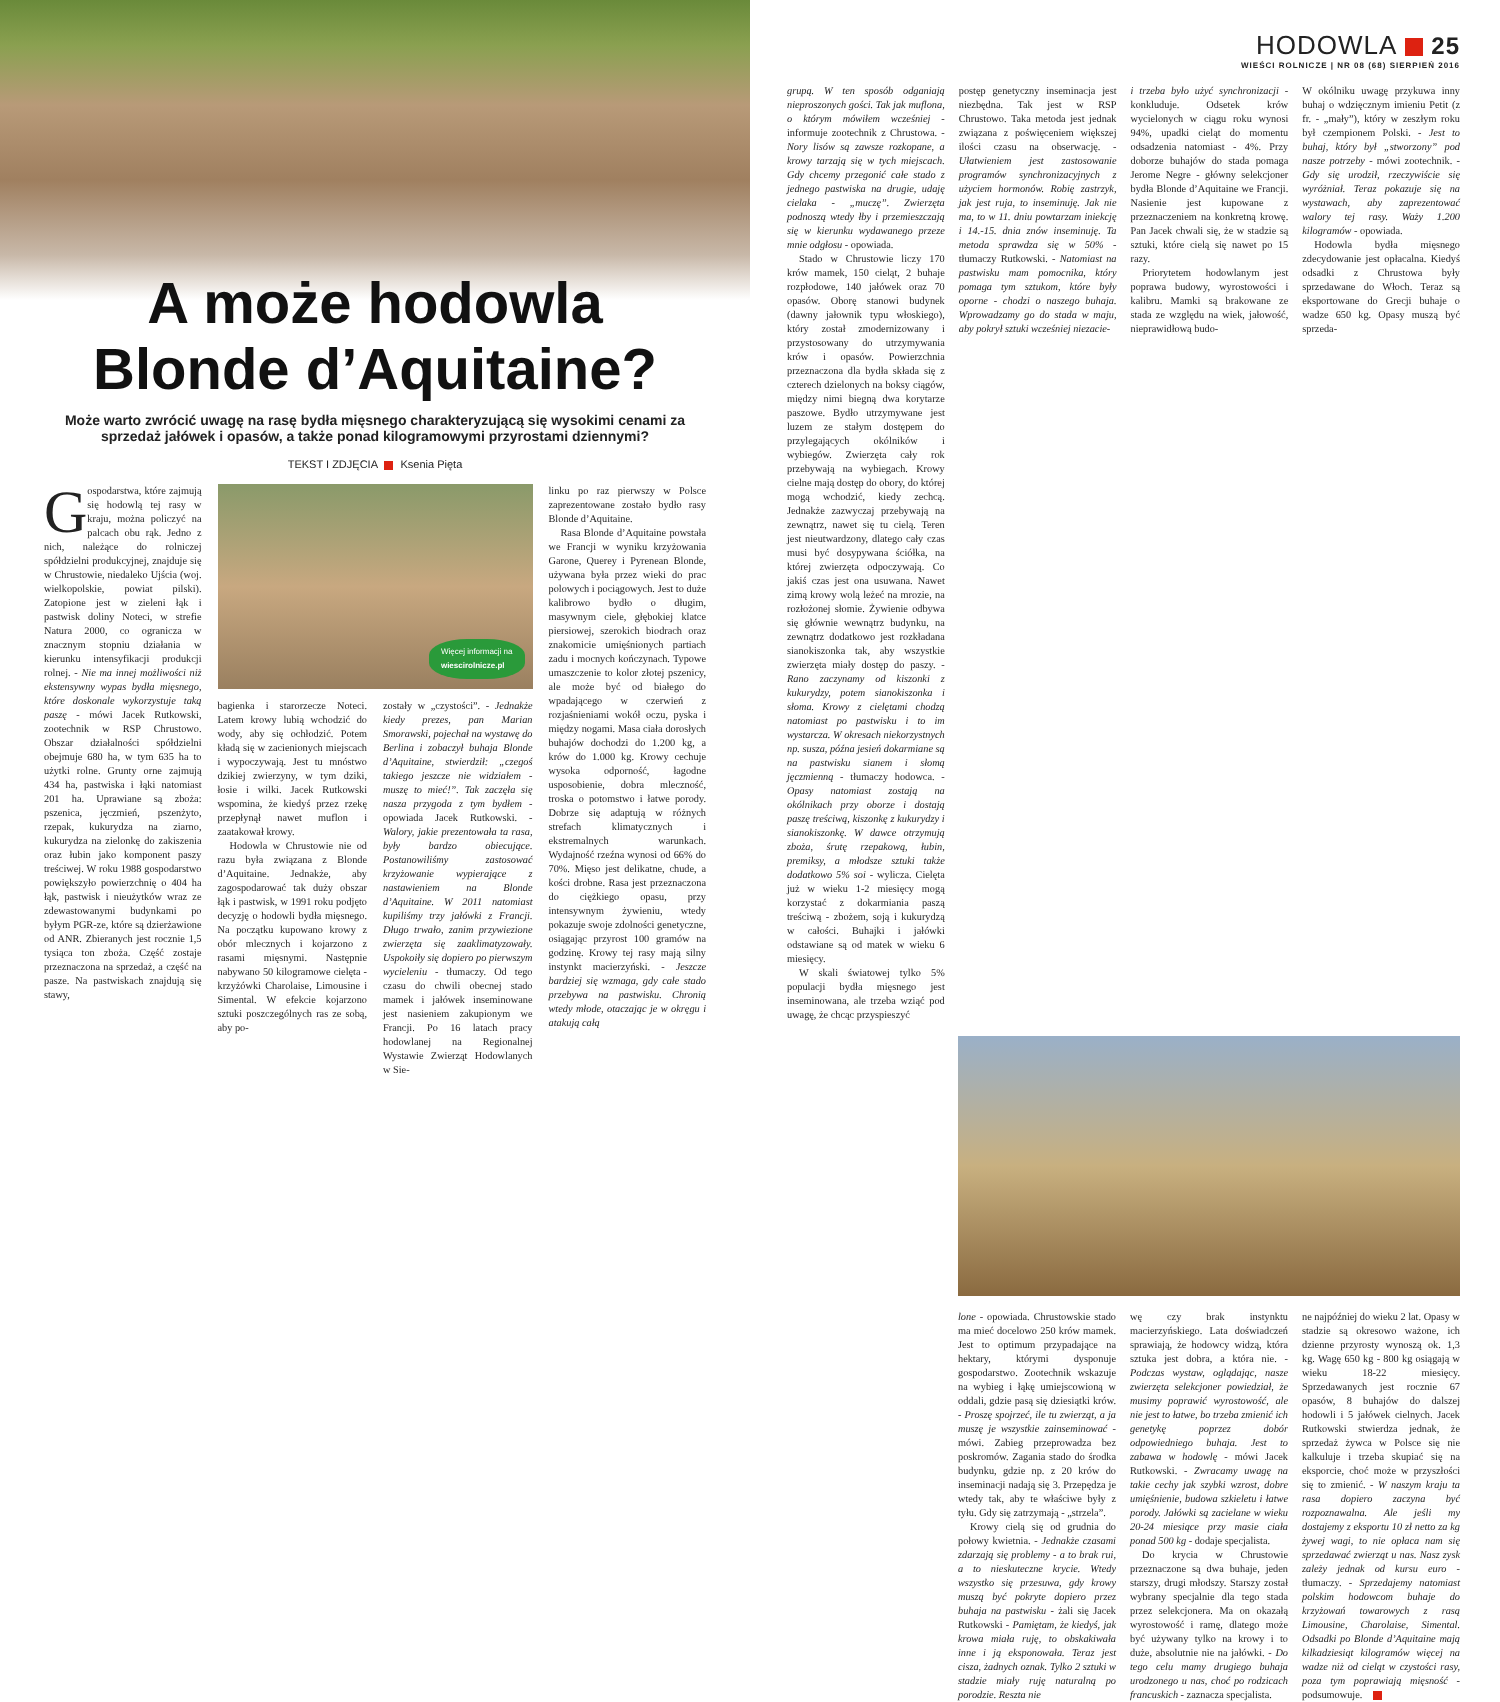A może hodowla
Blonde d’Aquitaine?
Może warto zwrócić uwagę na rasę bydła mięsnego charakteryzującą się wysokimi cenami za sprzedaż jałówek i opasów, a także ponad kilogramowymi przyrostami dziennymi?
TEKST I ZDJĘCIA Ksenia Pięta
Gospodarstwa, które zajmują się hodowlą tej rasy w kraju, można policzyć na palcach obu rąk. Jedno z nich, należące do rolniczej spółdzielni produkcyjnej, znajduje się w Chrustowie, niedaleko Ujścia (woj. wielkopolskie, powiat pilski). Zatopione jest w zieleni łąk i pastwisk doliny Noteci, w strefie Natura 2000, co ogranicza w znacznym stopniu działania w kierunku intensyfikacji produkcji rolnej. - Nie ma innej możliwości niż ekstensywny wypas bydła mięsnego, które doskonale wykorzystuje taką paszę - mówi Jacek Rutkowski, zootechnik w RSP Chrustowo. Obszar działalności spółdzielni obejmuje 680 ha, w tym 635 ha to użytki rolne. Grunty orne zajmują 434 ha, pastwiska i łąki natomiast 201 ha. Uprawiane są zboża: pszenica, jęczmień, pszenżyto, rzepak, kukurydza na ziarno, kukurydza na zielonkę do zakiszenia oraz łubin jako komponent paszy treściwej. W roku 1988 gospodarstwo powiększyło powierzchnię o 404 ha łąk, pastwisk i nieużytków wraz ze zdewastowanymi budynkami po byłym PGR-ze, które są dzierżawione od ANR. Zbieranych jest rocznie 1,5 tysiąca ton zboża. Część zostaje przeznaczona na sprzedaż, a część na pasze. Na pastwiskach znajdują się stawy,
Więcej informacji na
wiescirolnicze.pl
bagienka i starorzecze Noteci. Latem krowy lubią wchodzić do wody, aby się ochłodzić. Potem kładą się w zacienionych miejscach i wypoczywają. Jest tu mnóstwo dzikiej zwierzyny, w tym dziki, łosie i wilki. Jacek Rutkowski wspomina, że kiedyś przez rzekę przepłynął nawet muflon i zaatakował krowy.
Hodowla w Chrustowie nie od razu była związana z Blonde d’Aquitaine. Jednakże, aby zagospodarować tak duży obszar łąk i pastwisk, w 1991 roku podjęto decyzję o hodowli bydła mięsnego. Na początku kupowano krowy z obór mlecznych i kojarzono z rasami mięsnymi. Następnie nabywano 50 kilogramowe cielęta - krzyżówki Charolaise, Limousine i Simental. W efekcie kojarzono sztuki poszczególnych ras ze sobą, aby po-
zostały w „czystości”. - Jednakże kiedy prezes, pan Marian Smorawski, pojechał na wystawę do Berlina i zobaczył buhaja Blonde d’Aquitaine, stwierdził: „czegoś takiego jeszcze nie widziałem - muszę to mieć!”. Tak zaczęła się nasza przygoda z tym bydłem - opowiada Jacek Rutkowski. - Walory, jakie prezentowała ta rasa, były bardzo obiecujące. Postanowiliśmy zastosować krzyżowanie wypierające z nastawieniem na Blonde d’Aquitaine. W 2011 natomiast kupiliśmy trzy jałówki z Francji. Długo trwało, zanim przywiezione zwierzęta się zaaklimatyzowały. Uspokoiły się dopiero po pierwszym wycieleniu - tłumaczy. Od tego czasu do chwili obecnej stado mamek i jałówek inseminowane jest nasieniem zakupionym we Francji. Po 16 latach pracy hodowlanej na Regionalnej Wystawie Zwierząt Hodowlanych w Sie-
linku po raz pierwszy w Polsce zaprezentowane zostało bydło rasy Blonde d’Aquitaine.
Rasa Blonde d’Aquitaine powstała we Francji w wyniku krzyżowania Garone, Querey i Pyrenean Blonde, używana była przez wieki do prac polowych i pociągowych. Jest to duże kalibrowo bydło o długim, masywnym ciele, głębokiej klatce piersiowej, szerokich biodrach oraz znakomicie umięśnionych partiach zadu i mocnych kończynach. Typowe umaszczenie to kolor złotej pszenicy, ale może być od białego do wpadającego w czerwień z rozjaśnieniami wokół oczu, pyska i między nogami. Masa ciała dorosłych buhajów dochodzi do 1.200 kg, a krów do 1.000 kg. Krowy cechuje wysoka odporność, łagodne usposobienie, dobra mleczność, troska o potomstwo i łatwe porody. Dobrze się adaptują w różnych strefach klimatycznych i ekstremalnych warunkach. Wydajność rzeźna wynosi od 66% do 70%. Mięso jest delikatne, chude, a kości drobne. Rasa jest przeznaczona do ciężkiego opasu, przy intensywnym żywieniu, wtedy pokazuje swoje zdolności genetyczne, osiągając przyrost 100 gramów na godzinę. Krowy tej rasy mają silny instynkt macierzyński. - Jeszcze bardziej się wzmaga, gdy całe stado przebywa na pastwisku. Chronią wtedy młode, otaczając je w okręgu i atakują całą
HODOWLA 25
WIEŚCI ROLNICZE | NR 08 (68) SIERPIEŃ 2016
grupą. W ten sposób odganiają nieproszonych gości. Tak jak muflona, o którym mówiłem wcześniej - informuje zootechnik z Chrustowa. - Nory lisów są zawsze rozkopane, a krowy tarzają się w tych miejscach. Gdy chcemy przegonić całe stado z jednego pastwiska na drugie, udaję cielaka - „muczę”. Zwierzęta podnoszą wtedy łby i przemieszczają się w kierunku wydawanego przeze mnie odgłosu - opowiada.
Stado w Chrustowie liczy 170 krów mamek, 150 cieląt, 2 buhaje rozpłodowe, 140 jałówek oraz 70 opasów. Oborę stanowi budynek (dawny jałownik typu włoskiego), który został zmodernizowany i przystosowany do utrzymywania krów i opasów. Powierzchnia przeznaczona dla bydła składa się z czterech dzielonych na boksy ciągów, między nimi biegną dwa korytarze paszowe. Bydło utrzymywane jest luzem ze stałym dostępem do przylegających okólników i wybiegów. Zwierzęta cały rok przebywają na wybiegach. Krowy cielne mają dostęp do obory, do której mogą wchodzić, kiedy zechcą. Jednakże zazwyczaj przebywają na zewnątrz, nawet się tu cielą. Teren jest nieutwardzony, dlatego cały czas musi być dosypywana ściółka, na której zwierzęta odpoczywają. Co jakiś czas jest ona usuwana. Nawet zimą krowy wolą leżeć na mrozie, na rozłożonej słomie. Żywienie odbywa się głównie wewnątrz budynku, na zewnątrz dodatkowo jest rozkładana sianokiszonka tak, aby wszystkie zwierzęta miały dostęp do paszy. - Rano zaczynamy od kiszonki z kukurydzy, potem sianokiszonka i słoma. Krowy z cielętami chodzą natomiast po pastwisku i to im wystarcza. W okresach niekorzystnych np. susza, późna jesień dokarmiane są na pastwisku sianem i słomą jęczmienną - tłumaczy hodowca. - Opasy natomiast zostają na okólnikach przy oborze i dostają paszę treściwą, kiszonkę z kukurydzy i sianokiszonkę. W dawce otrzymują zboża, śrutę rzepakową, łubin, premiksy, a młodsze sztuki także dodatkowo 5% soi - wylicza. Cielęta już w wieku 1-2 miesięcy mogą korzystać z dokarmiania paszą treściwą - zbożem, soją i kukurydzą w całości. Buhajki i jałówki odstawiane są od matek w wieku 6 miesięcy.
W skali światowej tylko 5% populacji bydła mięsnego jest inseminowana, ale trzeba wziąć pod uwagę, że chcąc przyspieszyć
postęp genetyczny inseminacja jest niezbędna. Tak jest w RSP Chrustowo. Taka metoda jest jednak związana z poświęceniem większej ilości czasu na obserwację. - Ułatwieniem jest zastosowanie programów synchronizacyjnych z użyciem hormonów. Robię zastrzyk, jak jest ruja, to inseminuję. Jak nie ma, to w 11. dniu powtarzam iniekcję i 14.-15. dnia znów inseminuję. Ta metoda sprawdza się w 50% - tłumaczy Rutkowski. - Natomiast na pastwisku mam pomocnika, który pomaga tym sztukom, które były oporne - chodzi o naszego buhaja. Wprowadzamy go do stada w maju, aby pokrył sztuki wcześniej niezacie-
i trzeba było użyć synchronizacji - konkluduje. Odsetek krów wycielonych w ciągu roku wynosi 94%, upadki cieląt do momentu odsadzenia natomiast - 4%. Przy doborze buhajów do stada pomaga Jerome Negre - główny selekcjoner bydła Blonde d’Aquitaine we Francji. Nasienie jest kupowane z przeznaczeniem na konkretną krowę. Pan Jacek chwali się, że w stadzie są sztuki, które cielą się nawet po 15 razy.
Priorytetem hodowlanym jest poprawa budowy, wyrostowości i kalibru. Mamki są brakowane ze stada ze względu na wiek, jałowość, nieprawidłową budo-
W okólniku uwagę przykuwa inny buhaj o wdzięcznym imieniu Petit (z fr. - „mały”), który w zeszłym roku był czempionem Polski. - Jest to buhaj, który był „stworzony” pod nasze potrzeby - mówi zootechnik. - Gdy się urodził, rzeczywiście się wyróżniał. Teraz pokazuje się na wystawach, aby zaprezentować walory tej rasy. Waży 1.200 kilogramów - opowiada.
Hodowla bydła mięsnego zdecydowanie jest opłacalna. Kiedyś odsadki z Chrustowa były sprzedawane do Włoch. Teraz są eksportowane do Grecji buhaje o wadze 650 kg. Opasy muszą być sprzeda-
lone - opowiada. Chrustowskie stado ma mieć docelowo 250 krów mamek. Jest to optimum przypadające na hektary, którymi dysponuje gospodarstwo. Zootechnik wskazuje na wybieg i łąkę umiejscowioną w oddali, gdzie pasą się dziesiątki krów. - Proszę spojrzeć, ile tu zwierząt, a ja muszę je wszystkie zainseminować - mówi. Zabieg przeprowadza bez poskromów. Zagania stado do środka budynku, gdzie np. z 20 krów do inseminacji nadają się 3. Przepędza je wtedy tak, aby te właściwe były z tyłu. Gdy się zatrzymają - „strzela”.
Krowy cielą się od grudnia do połowy kwietnia. - Jednakże czasami zdarzają się problemy - a to brak rui, a to nieskuteczne krycie. Wtedy wszystko się przesuwa, gdy krowy muszą być pokryte dopiero przez buhaja na pastwisku - żali się Jacek Rutkowski - Pamiętam, że kiedyś, jak krowa miała ruję, to obskakiwała inne i ją eksponowała. Teraz jest cisza, żadnych oznak. Tylko 2 sztuki w stadzie miały ruję naturalną po porodzie. Reszta nie
wę czy brak instynktu macierzyńskiego. Lata doświadczeń sprawiają, że hodowcy widzą, która sztuka jest dobra, a która nie. - Podczas wystaw, oglądając, nasze zwierzęta selekcjoner powiedział, że musimy poprawić wyrostowość, ale nie jest to łatwe, bo trzeba zmienić ich genetykę poprzez dobór odpowiedniego buhaja. Jest to zabawa w hodowlę - mówi Jacek Rutkowski. - Zwracamy uwagę na takie cechy jak szybki wzrost, dobre umięśnienie, budowa szkieletu i łatwe porody. Jałówki są zacielane w wieku 20-24 miesiące przy masie ciała ponad 500 kg - dodaje specjalista.
Do krycia w Chrustowie przeznaczone są dwa buhaje, jeden starszy, drugi młodszy. Starszy został wybrany specjalnie dla tego stada przez selekcjonera. Ma on okazałą wyrostowość i ramę, dlatego może być używany tylko na krowy i to duże, absolutnie nie na jałówki. - Do tego celu mamy drugiego buhaja urodzonego u nas, choć po rodzicach francuskich - zaznacza specjalista.
ne najpóźniej do wieku 2 lat. Opasy w stadzie są okresowo ważone, ich dzienne przyrosty wynoszą ok. 1,3 kg. Wagę 650 kg - 800 kg osiągają w wieku 18-22 miesięcy. Sprzedawanych jest rocznie 67 opasów, 8 buhajów do dalszej hodowli i 5 jałówek cielnych. Jacek Rutkowski stwierdza jednak, że sprzedaż żywca w Polsce się nie kalkuluje i trzeba skupiać się na eksporcie, choć może w przyszłości się to zmienić. - W naszym kraju ta rasa dopiero zaczyna być rozpoznawalna. Ale jeśli my dostajemy z eksportu 10 zł netto za kg żywej wagi, to nie opłaca nam się sprzedawać zwierząt u nas. Nasz zysk zależy jednak od kursu euro - tłumaczy. - Sprzedajemy natomiast polskim hodowcom buhaje do krzyżowań towarowych z rasą Limousine, Charolaise, Simental. Odsadki po Blonde d’Aquitaine mają kilkadziesiąt kilogramów więcej na wadze niż od cieląt w czystości rasy, poza tym poprawiają mięsność - podsumowuje.